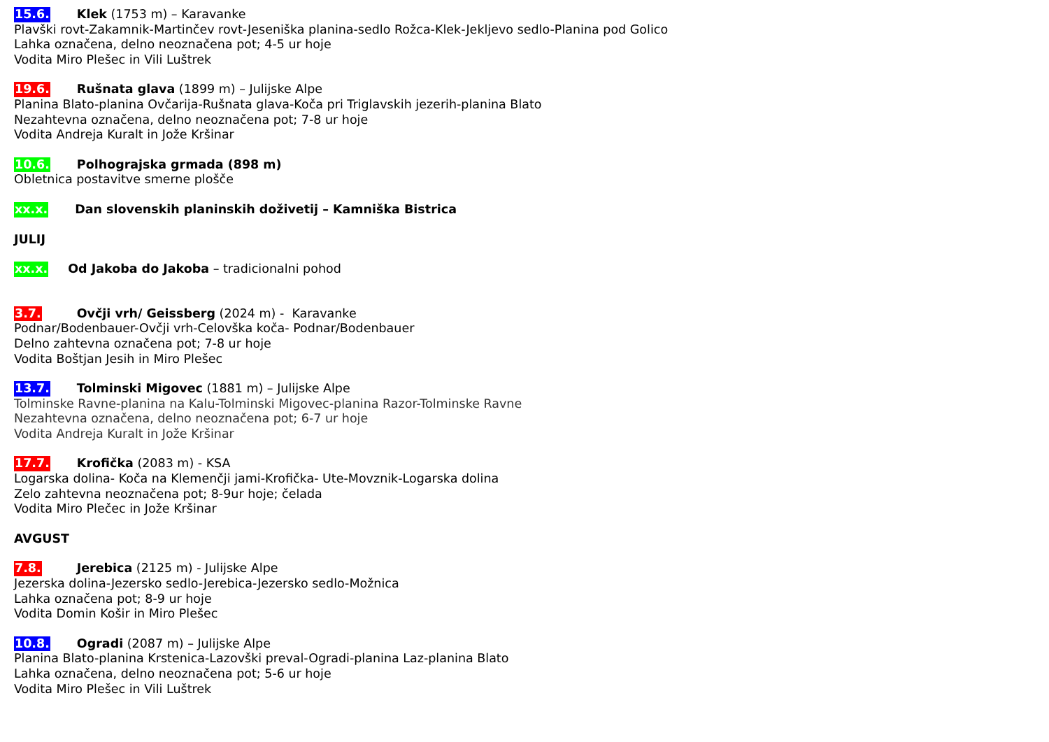15.6. Klek (1753 m) – Karavanke
Plavški rovt-Zakamnik-Martinčev rovt-Jeseniška planina-sedlo Rožca-Klek-Jekljevo sedlo-Planina pod Golico
Lahka označena, delno neoznačena pot; 4-5 ur hoje
Vodita Miro Plešec in Vili Luštrek
19.6. Rušnata glava (1899 m) – Julijske Alpe
Planina Blato-planina Ovčarija-Rušnata glava-Koča pri Triglavskih jezerih-planina Blato
Nezahtevna označena, delno neoznačena pot; 7-8 ur hoje
Vodita Andreja Kuralt in Jože Kršinar
10.6. Polhograjska grmada (898 m)
Obletnica postavitve smerne plošče
xx.x. Dan slovenskih planinskih doživetij – Kamniška Bistrica
JULIJ
xx.x. Od Jakoba do Jakoba – tradicionalni pohod
3.7. Ovčji vrh/ Geissberg (2024 m) - Karavanke
Podnar/Bodenbauer-Ovčji vrh-Celovška koča- Podnar/Bodenbauer
Delno zahtevna označena pot; 7-8 ur hoje
Vodita Boštjan Jesih in Miro Plešec
13.7. Tolminski Migovec (1881 m) – Julijske Alpe
Tolminske Ravne-planina na Kalu-Tolminski Migovec-planina Razor-Tolminske Ravne
Nezahtevna označena, delno neoznačena pot; 6-7 ur hoje
Vodita Andreja Kuralt in Jože Kršinar
17.7. Krofička (2083 m) - KSA
Logarska dolina- Koča na Klemenčji jami-Krofička- Ute-Movznik-Logarska dolina
Zelo zahtevna neoznačena pot; 8-9ur hoje; čelada
Vodita Miro Plečec in Jože Kršinar
AVGUST
7.8. Jerebica (2125 m) - Julijske Alpe
Jezerska dolina-Jezersko sedlo-Jerebica-Jezersko sedlo-Možnica
Lahka označena pot; 8-9 ur hoje
Vodita Domin Košir in Miro Plešec
10.8. Ogradi (2087 m) – Julijske Alpe
Planina Blato-planina Krstenica-Lazovški preval-Ogradi-planina Laz-planina Blato
Lahka označena, delno neoznačena pot; 5-6 ur hoje
Vodita Miro Plešec in Vili Luštrek